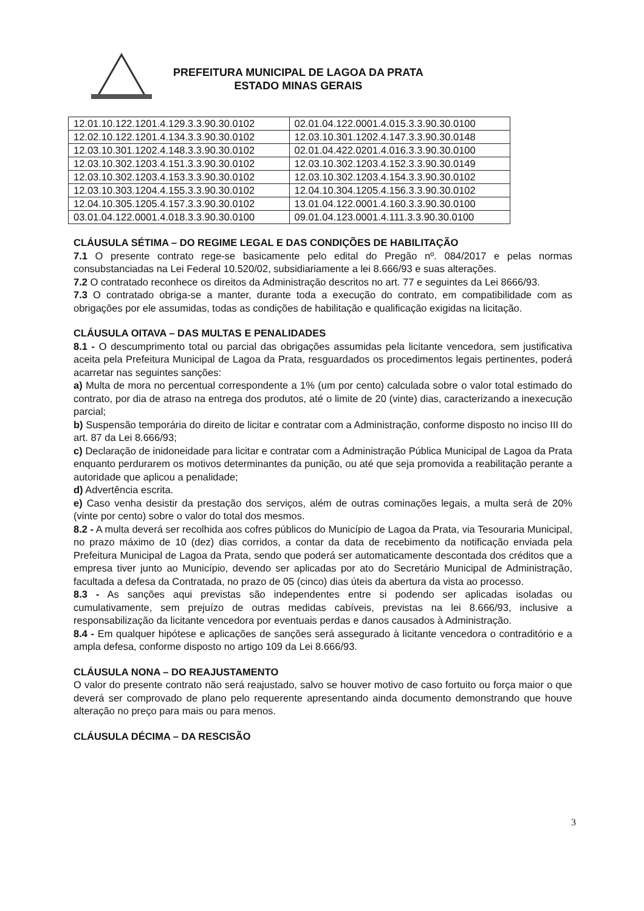PREFEITURA MUNICIPAL DE LAGOA DA PRATA
ESTADO MINAS GERAIS
| 12.01.10.122.1201.4.129.3.3.90.30.0102 | 02.01.04.122.0001.4.015.3.3.90.30.0100 |
| 12.02.10.122.1201.4.134.3.3.90.30.0102 | 12.03.10.301.1202.4.147.3.3.90.30.0148 |
| 12.03.10.301.1202.4.148.3.3.90.30.0102 | 02.01.04.422.0201.4.016.3.3.90.30.0100 |
| 12.03.10.302.1203.4.151.3.3.90.30.0102 | 12.03.10.302.1203.4.152.3.3.90.30.0149 |
| 12.03.10.302.1203.4.153.3.3.90.30.0102 | 12.03.10.302.1203.4.154.3.3.90.30.0102 |
| 12.03.10.303.1204.4.155.3.3.90.30.0102 | 12.04.10.304.1205.4.156.3.3.90.30.0102 |
| 12.04.10.305.1205.4.157.3.3.90.30.0102 | 13.01.04.122.0001.4.160.3.3.90.30.0100 |
| 03.01.04.122.0001.4.018.3.3.90.30.0100 | 09.01.04.123.0001.4.111.3.3.90.30.0100 |
CLÁUSULA SÉTIMA – DO REGIME LEGAL E DAS CONDIÇÕES DE HABILITAÇÃO
7.1 O presente contrato rege-se basicamente pelo edital do Pregão nº. 084/2017 e pelas normas consubstanciadas na Lei Federal 10.520/02, subsidiariamente a lei 8.666/93 e suas alterações.
7.2 O contratado reconhece os direitos da Administração descritos no art. 77 e seguintes da Lei 8666/93.
7.3 O contratado obriga-se a manter, durante toda a execução do contrato, em compatibilidade com as obrigações por ele assumidas, todas as condições de habilitação e qualificação exigidas na licitação.
CLÁUSULA OITAVA – DAS MULTAS E PENALIDADES
8.1 - O descumprimento total ou parcial das obrigações assumidas pela licitante vencedora, sem justificativa aceita pela Prefeitura Municipal de Lagoa da Prata, resguardados os procedimentos legais pertinentes, poderá acarretar nas seguintes sanções:
a) Multa de mora no percentual correspondente a 1% (um por cento) calculada sobre o valor total estimado do contrato, por dia de atraso na entrega dos produtos, até o limite de 20 (vinte) dias, caracterizando a inexecução parcial;
b) Suspensão temporária do direito de licitar e contratar com a Administração, conforme disposto no inciso III do art. 87 da Lei 8.666/93;
c) Declaração de inidoneidade para licitar e contratar com a Administração Pública Municipal de Lagoa da Prata enquanto perdurarem os motivos determinantes da punição, ou até que seja promovida a reabilitação perante a autoridade que aplicou a penalidade;
d) Advertência escrita.
e) Caso venha desistir da prestação dos serviços, além de outras cominações legais, a multa será de 20% (vinte por cento) sobre o valor do total dos mesmos.
8.2 - A multa deverá ser recolhida aos cofres públicos do Município de Lagoa da Prata, via Tesouraria Municipal, no prazo máximo de 10 (dez) dias corridos, a contar da data de recebimento da notificação enviada pela Prefeitura Municipal de Lagoa da Prata, sendo que poderá ser automaticamente descontada dos créditos que a empresa tiver junto ao Município, devendo ser aplicadas por ato do Secretário Municipal de Administração, facultada a defesa da Contratada, no prazo de 05 (cinco) dias úteis da abertura da vista ao processo.
8.3 - As sanções aqui previstas são independentes entre si podendo ser aplicadas isoladas ou cumulativamente, sem prejuízo de outras medidas cabíveis, previstas na lei 8.666/93, inclusive a responsabilização da licitante vencedora por eventuais perdas e danos causados à Administração.
8.4 - Em qualquer hipótese e aplicações de sanções será assegurado à licitante vencedora o contraditório e a ampla defesa, conforme disposto no artigo 109 da Lei 8.666/93.
CLÁUSULA NONA – DO REAJUSTAMENTO
O valor do presente contrato não será reajustado, salvo se houver motivo de caso fortuito ou força maior o que deverá ser comprovado de plano pelo requerente apresentando ainda documento demonstrando que houve alteração no preço para mais ou para menos.
CLÁUSULA DÉCIMA – DA RESCISÃO
3